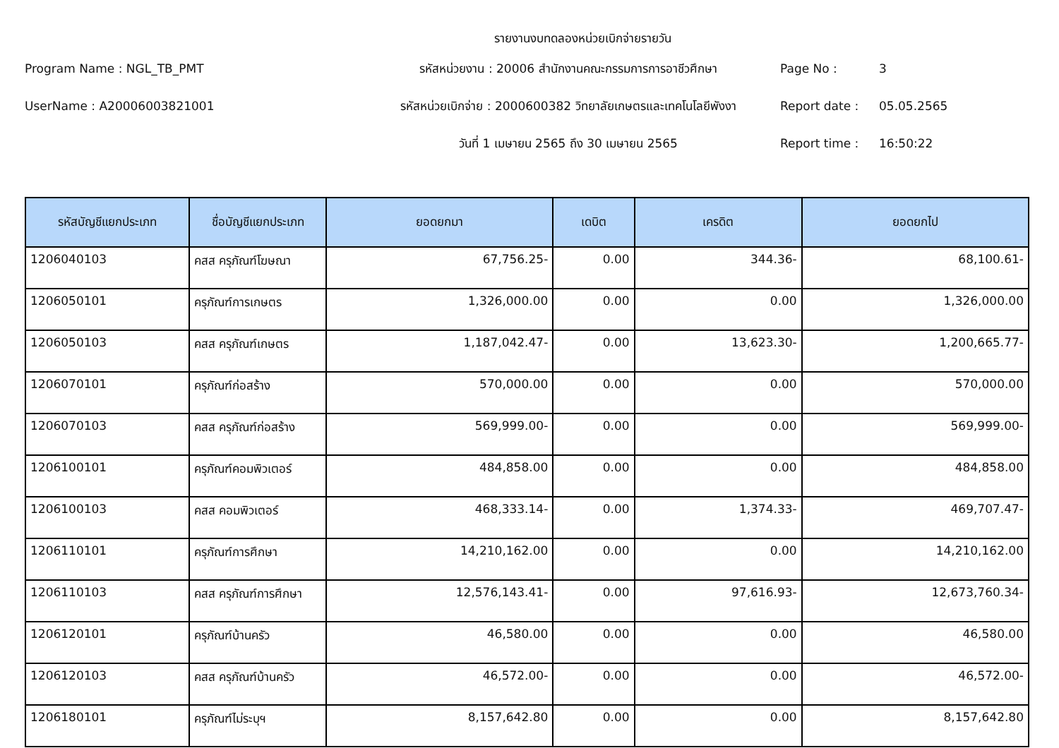รายงานงบทดลองหน่วยเบิกจ่ายรายวัน
Program Name : NGL_TB_PMT
รหัสหน่วยงาน : 20006 สำนักงานคณะกรรมการการอาชีวศึกษา
Page No :
3
UserName : A20006003821001
รหัสหน่วยเบิกจ่าย : 2000600382 วิทยาลัยเกษตรและเทคโนโลยีพังงา
Report date :
05.05.2565
วันที่ 1 เมษายน 2565 ถึง 30 เมษายน 2565
Report time :
16:50:22
| รหัสบัญชีแยกประเภท | ชื่อบัญชีแยกประเภท | ยอดยกมา | เดบิต | เครดิต | ยอดยกไป |
| --- | --- | --- | --- | --- | --- |
| 1206040103 | คสส ครุภัณฑ์โฆษณา | 67,756.25- | 0.00 | 344.36- | 68,100.61- |
| 1206050101 | ครุภัณฑ์การเกษตร | 1,326,000.00 | 0.00 | 0.00 | 1,326,000.00 |
| 1206050103 | คสส ครุภัณฑ์เกษตร | 1,187,042.47- | 0.00 | 13,623.30- | 1,200,665.77- |
| 1206070101 | ครุภัณฑ์ก่อสร้าง | 570,000.00 | 0.00 | 0.00 | 570,000.00 |
| 1206070103 | คสส ครุภัณฑ์ก่อสร้าง | 569,999.00- | 0.00 | 0.00 | 569,999.00- |
| 1206100101 | ครุภัณฑ์คอมพิวเตอร์ | 484,858.00 | 0.00 | 0.00 | 484,858.00 |
| 1206100103 | คสส คอมพิวเตอร์ | 468,333.14- | 0.00 | 1,374.33- | 469,707.47- |
| 1206110101 | ครุภัณฑ์การศึกษา | 14,210,162.00 | 0.00 | 0.00 | 14,210,162.00 |
| 1206110103 | คสส ครุภัณฑ์การศึกษา | 12,576,143.41- | 0.00 | 97,616.93- | 12,673,760.34- |
| 1206120101 | ครุภัณฑ์บ้านครัว | 46,580.00 | 0.00 | 0.00 | 46,580.00 |
| 1206120103 | คสส ครุภัณฑ์บ้านครัว | 46,572.00- | 0.00 | 0.00 | 46,572.00- |
| 1206180101 | ครุภัณฑ์ไม่ระบุฯ | 8,157,642.80 | 0.00 | 0.00 | 8,157,642.80 |